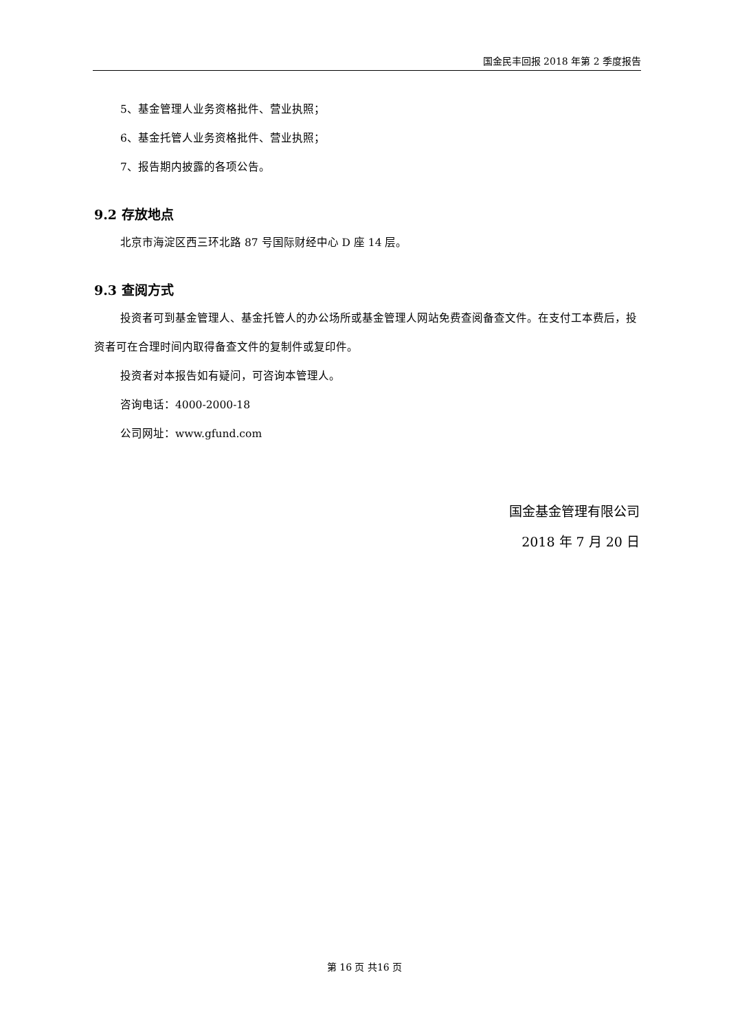国金民丰回报 2018 年第 2 季度报告
5、基金管理人业务资格批件、营业执照；
6、基金托管人业务资格批件、营业执照；
7、报告期内披露的各项公告。
9.2 存放地点
北京市海淀区西三环北路 87 号国际财经中心 D 座 14 层。
9.3 查阅方式
投资者可到基金管理人、基金托管人的办公场所或基金管理人网站免费查阅备查文件。在支付工本费后，投资者可在合理时间内取得备查文件的复制件或复印件。
投资者对本报告如有疑问，可咨询本管理人。
咨询电话：4000-2000-18
公司网址：www.gfund.com
国金基金管理有限公司
2018 年 7 月 20 日
第 16 页 共16 页